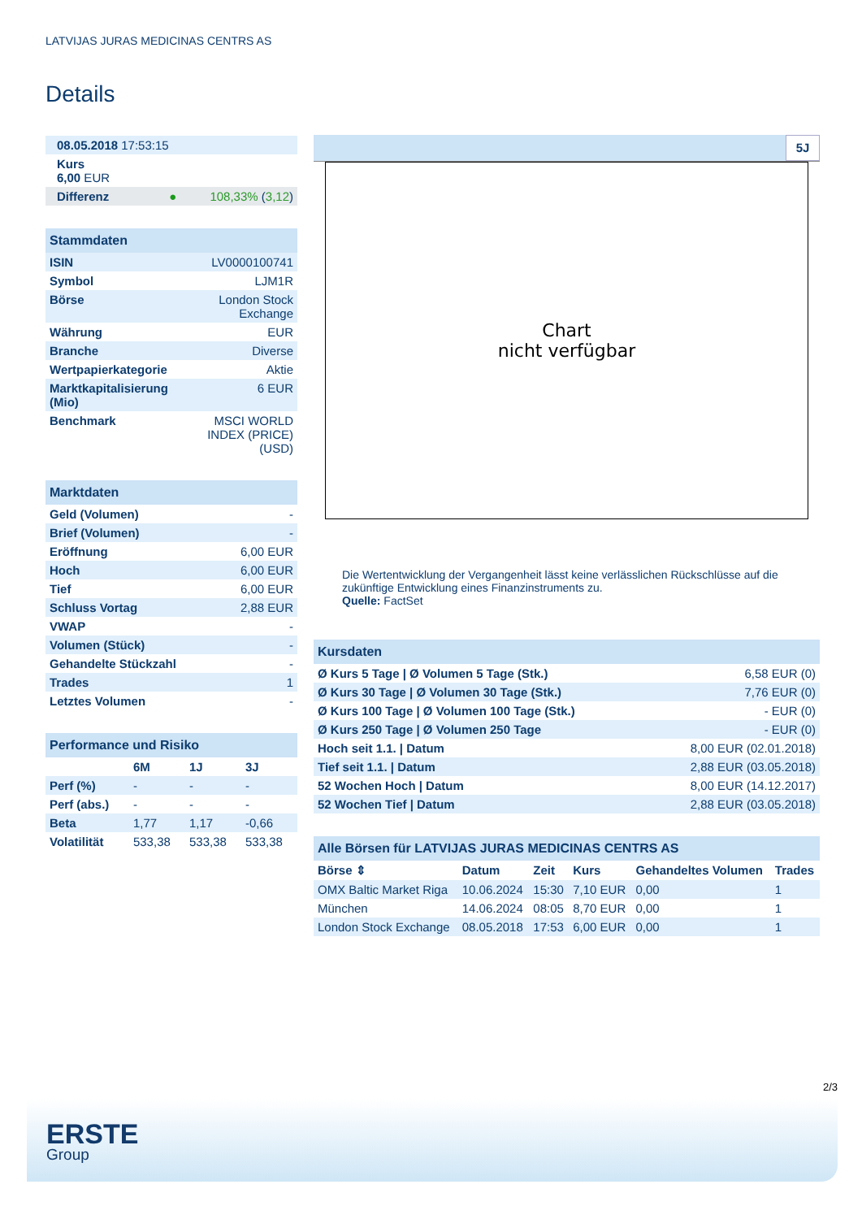LATVIJAS JURAS MEDICINAS CENTRS AS
Details
| 08.05.2018 17:53:15 | |
| Kurs 6,00 EUR | |
| Differenz ● | 108,33% ( 3,12 ) |
| Stammdaten | |
| ISIN | LV0000100741 |
| Symbol | LJM1R |
| Börse | London Stock Exchange |
| Währung | EUR |
| Branche | Diverse |
| Wertpapierkategorie | Aktie |
| Marktkapitalisierung (Mio) | 6 EUR |
| Benchmark | MSCI WORLD INDEX (PRICE) (USD) |
| Marktdaten | |
| Geld (Volumen) | - |
| Brief (Volumen) | - |
| Eröffnung | 6,00 EUR |
| Hoch | 6,00 EUR |
| Tief | 6,00 EUR |
| Schluss Vortag | 2,88 EUR |
| VWAP | - |
| Volumen (Stück) | - |
| Gehandelte Stückzahl | - |
| Trades | 1 |
| Letztes Volumen | - |
| Performance und Risiko | | | |
| | 6M | 1J | 3J |
| Perf (%) | - | - | - |
| Perf (abs.) | - | - | - |
| Beta | 1,77 | 1,17 | -0,66 |
| Volatilität | 533,38 | 533,38 | 533,38 |
5J
Chart
nicht verfügbar
Die Wertentwicklung der Vergangenheit lässt keine verlässlichen Rückschlüsse auf die zukünftige Entwicklung eines Finanzinstruments zu.
Quelle: FactSet
| Kursdaten | |
| Ø Kurs 5 Tage / Ø Volumen 5 Tage (Stk.) | 6,58 EUR (0) |
| Ø Kurs 30 Tage / Ø Volumen 30 Tage (Stk.) | 7,76 EUR (0) |
| Ø Kurs 100 Tage / Ø Volumen 100 Tage (Stk.) | - EUR (0) |
| Ø Kurs 250 Tage / Ø Volumen 250 Tage | - EUR (0) |
| Hoch seit 1.1. / Datum | 8,00 EUR (02.01.2018) |
| Tief seit 1.1. / Datum | 2,88 EUR (03.05.2018) |
| 52 Wochen Hoch / Datum | 8,00 EUR (14.12.2017) |
| 52 Wochen Tief / Datum | 2,88 EUR (03.05.2018) |
| Alle Börsen für LATVIJAS JURAS MEDICINAS CENTRS AS | | | | | |
| Börse ⇕ | Datum | Zeit | Kurs | Gehandeltes Volumen | Trades |
| OMX Baltic Market Riga | 10.06.2024 | 15:30 | 7,10 EUR | 0,00 | 1 |
| München | 14.06.2024 | 08:05 | 8,70 EUR | 0,00 | 1 |
| London Stock Exchange | 08.05.2018 | 17:53 | 6,00 EUR | 0,00 | 1 |
2/3
ERSTE
Group